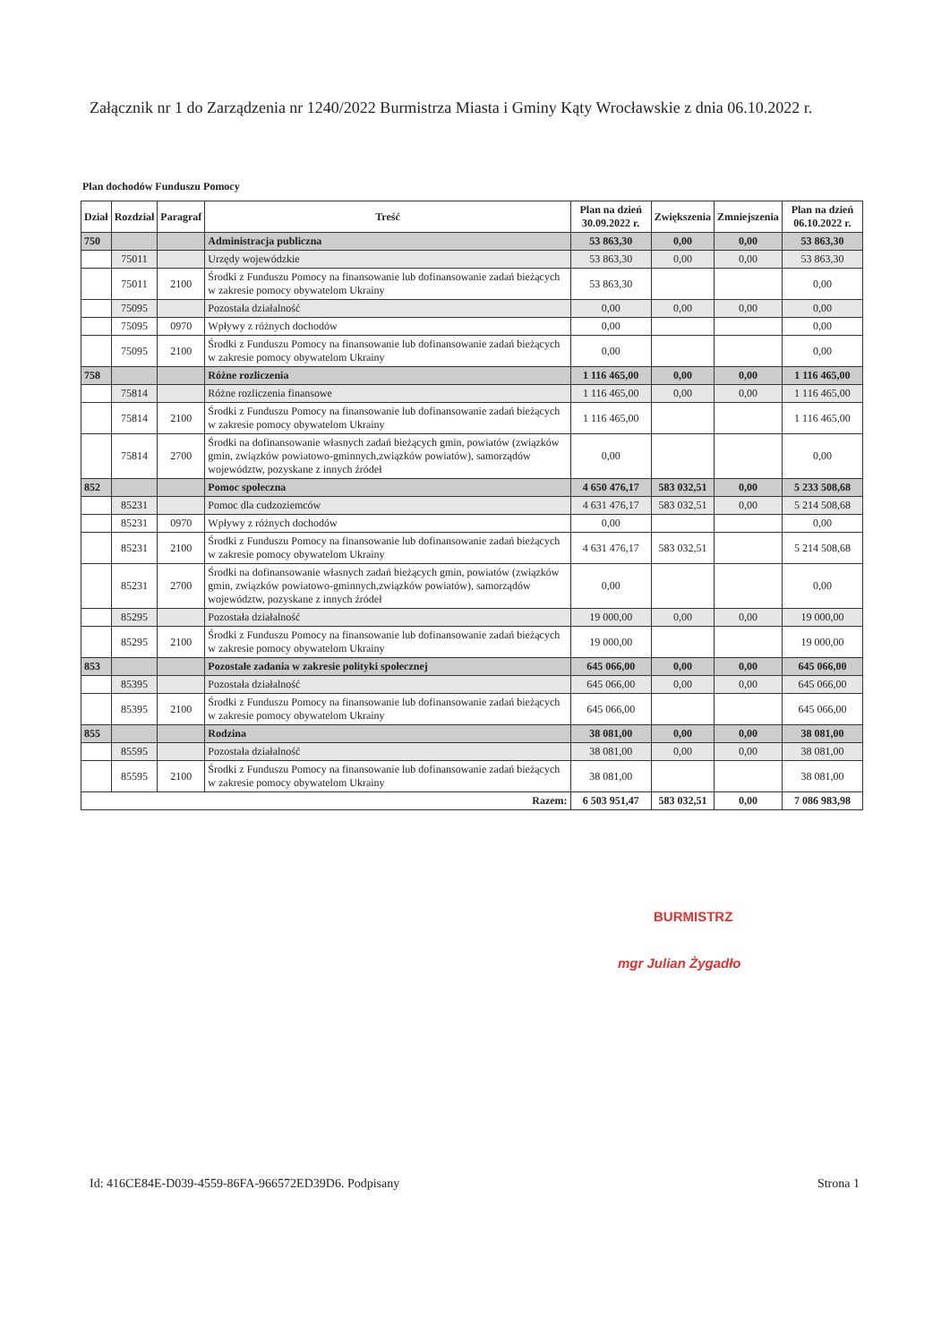Załącznik nr 1 do Zarządzenia nr 1240/2022 Burmistrza Miasta i Gminy Kąty Wrocławskie z dnia 06.10.2022 r.
Plan dochodów Funduszu Pomocy
| Dział | Rozdział | Paragraf | Treść | Plan na dzień 30.09.2022 r. | Zwiększenia | Zmniejszenia | Plan na dzień 06.10.2022 r. |
| --- | --- | --- | --- | --- | --- | --- | --- |
| 750 | | | Administracja publiczna | 53 863,30 | 0,00 | 0,00 | 53 863,30 |
| | 75011 | | Urzędy wojewódzkie | 53 863,30 | 0,00 | 0,00 | 53 863,30 |
| | 75011 | 2100 | Środki z Funduszu Pomocy na finansowanie lub dofinansowanie zadań bieżących w zakresie pomocy obywatelom Ukrainy | 53 863,30 | | | 0,00 |
| | 75095 | | Pozostała działalność | 0,00 | 0,00 | 0,00 | 0,00 |
| | 75095 | 0970 | Wpływy z różnych dochodów | 0,00 | | | 0,00 |
| | 75095 | 2100 | Środki z Funduszu Pomocy na finansowanie lub dofinansowanie zadań bieżących w zakresie pomocy obywatelom Ukrainy | 0,00 | | | 0,00 |
| 758 | | | Różne rozliczenia | 1 116 465,00 | 0,00 | 0,00 | 1 116 465,00 |
| | 75814 | | Różne rozliczenia finansowe | 1 116 465,00 | 0,00 | 0,00 | 1 116 465,00 |
| | 75814 | 2100 | Środki z Funduszu Pomocy na finansowanie lub dofinansowanie zadań bieżących w zakresie pomocy obywatelom Ukrainy | 1 116 465,00 | | | 1 116 465,00 |
| | 75814 | 2700 | Środki na dofinansowanie własnych zadań bieżących gmin, powiatów (związków gmin, związków powiatowo-gminnych,związków powiatów), samorządów województw, pozyskane z innych źródeł | 0,00 | | | 0,00 |
| 852 | | | Pomoc społeczna | 4 650 476,17 | 583 032,51 | 0,00 | 5 233 508,68 |
| | 85231 | | Pomoc dla cudzoziemców | 4 631 476,17 | 583 032,51 | 0,00 | 5 214 508,68 |
| | 85231 | 0970 | Wpływy z różnych dochodów | 0,00 | | | 0,00 |
| | 85231 | 2100 | Środki z Funduszu Pomocy na finansowanie lub dofinansowanie zadań bieżących w zakresie pomocy obywatelom Ukrainy | 4 631 476,17 | 583 032,51 | | 5 214 508,68 |
| | 85231 | 2700 | Środki na dofinansowanie własnych zadań bieżących gmin, powiatów (związków gmin, związków powiatowo-gminnych,związków powiatów), samorządów województw, pozyskane z innych źródeł | 0,00 | | | 0,00 |
| | 85295 | | Pozostała działalność | 19 000,00 | 0,00 | 0,00 | 19 000,00 |
| | 85295 | 2100 | Środki z Funduszu Pomocy na finansowanie lub dofinansowanie zadań bieżących w zakresie pomocy obywatelom Ukrainy | 19 000,00 | | | 19 000,00 |
| 853 | | | Pozostałe zadania w zakresie polityki społecznej | 645 066,00 | 0,00 | 0,00 | 645 066,00 |
| | 85395 | | Pozostała działalność | 645 066,00 | 0,00 | 0,00 | 645 066,00 |
| | 85395 | 2100 | Środki z Funduszu Pomocy na finansowanie lub dofinansowanie zadań bieżących w zakresie pomocy obywatelom Ukrainy | 645 066,00 | | | 645 066,00 |
| 855 | | | Rodzina | 38 081,00 | 0,00 | 0,00 | 38 081,00 |
| | 85595 | | Pozostała działalność | 38 081,00 | 0,00 | 0,00 | 38 081,00 |
| | 85595 | 2100 | Środki z Funduszu Pomocy na finansowanie lub dofinansowanie zadań bieżących w zakresie pomocy obywatelom Ukrainy | 38 081,00 | | | 38 081,00 |
| Razem: | | | | 6 503 951,47 | 583 032,51 | 0,00 | 7 086 983,98 |
BURMISTRZ
mgr Julian Żygadło
Id: 416CE84E-D039-4559-86FA-966572ED39D6. Podpisany Strona 1